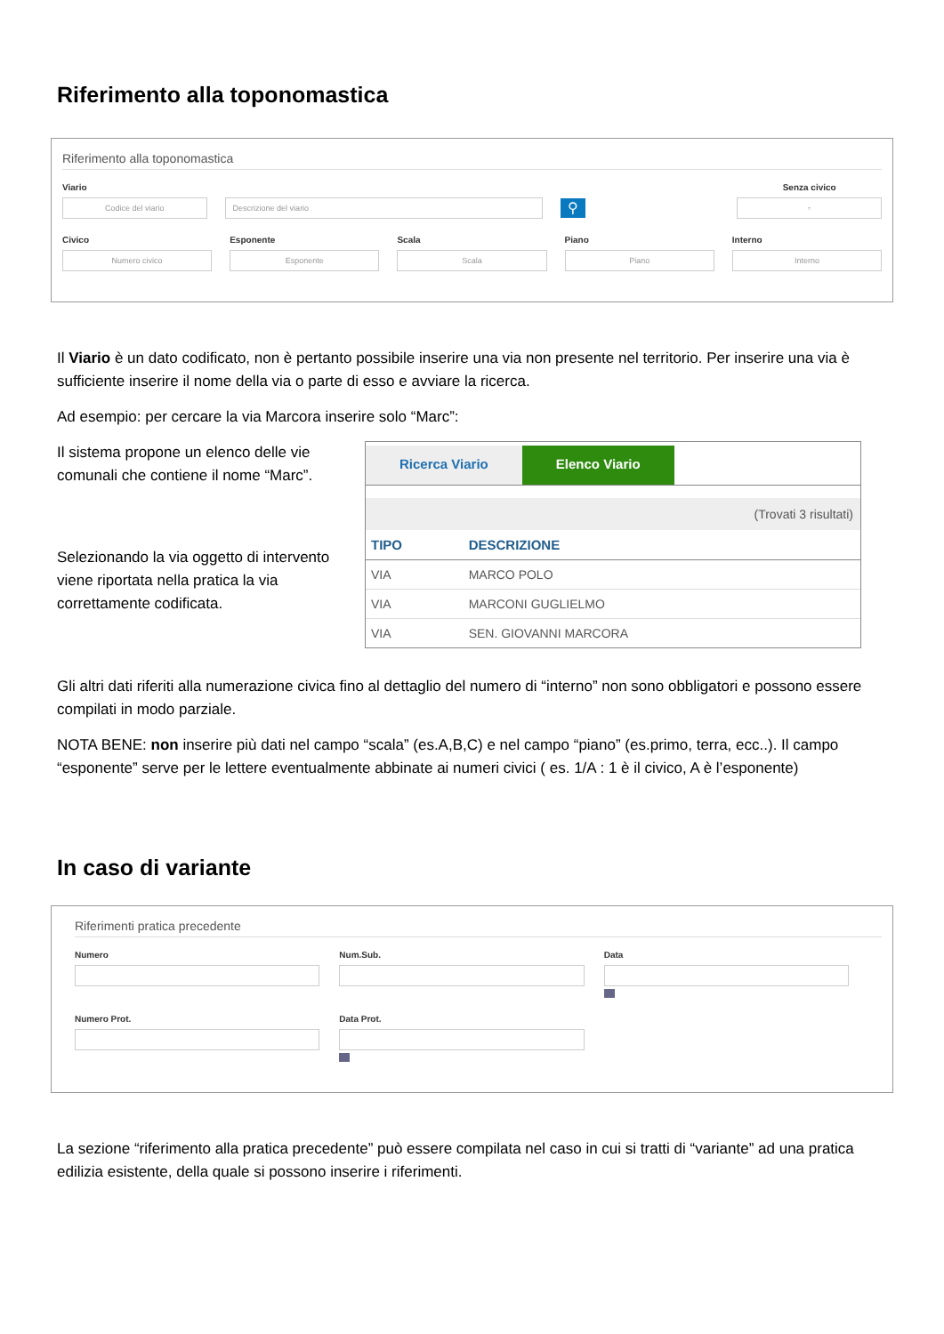Riferimento alla toponomastica
Riferimento alla toponomastica
Viario
Codice del viario
Descrizione del viario
⚲
Senza civico
▫
Civico
Numero civico
Esponente
Esponente
Scala
Scala
Piano
Piano
Interno
Interno
Il Viario è un dato codificato, non è pertanto possibile inserire una via non presente nel territorio. Per inserire una via è sufficiente inserire il nome della via o parte di esso e avviare la ricerca.
Ad esempio: per cercare la via Marcora inserire solo “Marc”:
Il sistema propone un elenco delle vie comunali che contiene il nome “Marc”.
Selezionando la via oggetto di intervento viene riportata nella pratica la via correttamente codificata.
Ricerca Viario Elenco Viario
(Trovati 3 risultati)
| TIPO | DESCRIZIONE |
| --- | --- |
| VIA | MARCO POLO |
| VIA | MARCONI GUGLIELMO |
| VIA | SEN. GIOVANNI MARCORA |
Gli altri dati riferiti alla numerazione civica fino al dettaglio del numero di “interno” non sono obbligatori e possono essere compilati in modo parziale.
NOTA BENE: non inserire più dati nel campo “scala” (es.A,B,C) e nel campo “piano” (es.primo, terra, ecc..). Il campo “esponente” serve per le lettere eventualmente abbinate ai numeri civici ( es. 1/A : 1 è il civico, A è l’esponente)
In caso di variante
Riferimenti pratica precedente
Numero Num.Sub. Data
Numero Prot. Data Prot.
La sezione “riferimento alla pratica precedente” può essere compilata nel caso in cui si tratti di “variante” ad una pratica edilizia esistente, della quale si possono inserire i riferimenti.